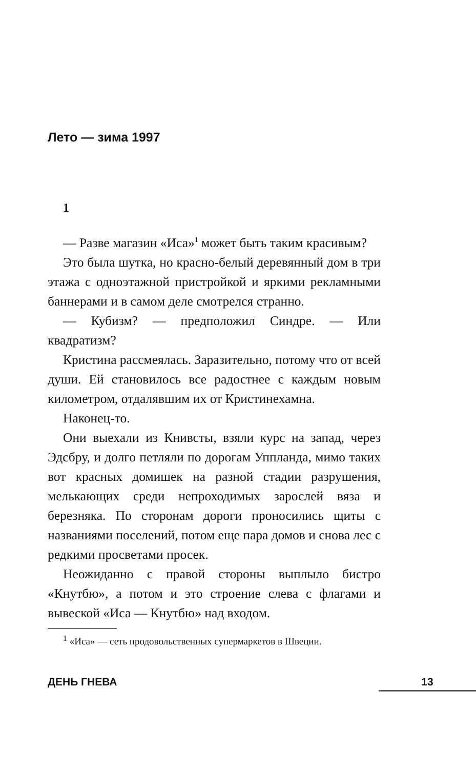Лето — зима 1997
1
— Разве магазин «Иса»<sup>1</sup> может быть таким красивым?
Это была шутка, но красно-белый деревянный дом в три этажа с одноэтажной пристройкой и яркими рекламными баннерами и в самом деле смотрелся странно.
— Кубизм? — предположил Синдре. — Или квадратизм?
Кристина рассмеялась. Заразительно, потому что от всей души. Ей становилось все радостнее с каждым новым километром, отдалявшим их от Кристинехамна.
Наконец-то.
Они выехали из Книвсты, взяли курс на запад, через Эдсбру, и долго петляли по дорогам Уппланда, мимо таких вот красных домишек на разной стадии разрушения, мелькающих среди непроходимых зарослей вяза и березняка. По сторонам дороги проносились щиты с названиями поселений, потом еще пара домов и снова лес с редкими просветами просек.
Неожиданно с правой стороны выплыло бистро «Кнутбю», а потом и это строение слева с флагами и вывеской «Иса — Кнутбю» над входом.
<sup>1</sup> «Иса» — сеть продовольственных супермаркетов в Швеции.
ДЕНЬ ГНЕВА 13